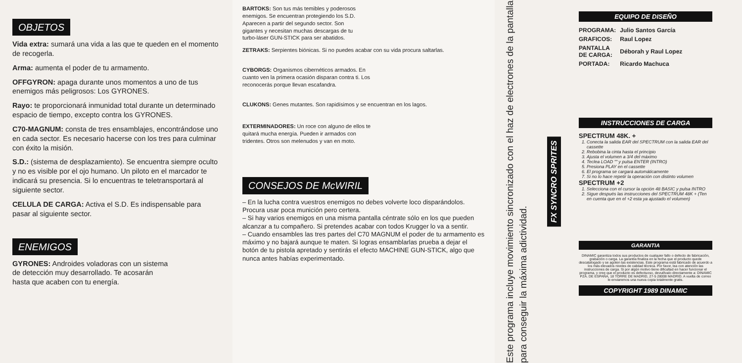OBJETOS
Vida extra: sumará una vida a las que te queden en el momento de recogerla.
Arma: aumenta el poder de tu armamento.
OFFGYRON: apaga durante unos momentos a uno de tus enemigos más peligrosos: Los GYRONES.
Rayo: te proporcionará inmunidad total durante un determinado espacio de tiempo, excepto contra los GYRONES.
C70-MAGNUM: consta de tres ensamblajes, encontrándose uno en cada sector. Es necesario hacerse con los tres para culminar con éxito la misión.
S.D.: (sistema de desplazamiento). Se encuentra siempre oculto y no es visible por el ojo humano. Un piloto en el marcador te indicará su presencia. Si lo encuentras te teletransportará al siguiente sector.
CELULA DE CARGA: Activa el S.D. Es indispensable para pasar al siguiente sector.
ENEMIGOS
GYRONES: Androides voladoras con un sistema de detección muy desarrollado. Te acosarán hasta que acaben con tu energía.
BARTOKS: Son tus más temibles y poderosos enemigos. Se encuentran protegiendo los S.D. Aparecen a partir del segundo sector. Son gigantes y necesitan muchas descargas de tu turbo-láser GUN-STICK para ser abatidos.
ZETRAKS: Serpientes biónicas. Si no puedes acabar con su vida procura saltarlas.
CYBORGS: Organismos cibernéticos armados. En cuanto ven la primera ocasión disparan contra ti. Los reconocerás porque llevan escafandra.
CLUKONS: Genes mutantes. Son rapidísimos y se encuentran en los lagos.
EXTERMINADORES: Un roce con alguno de ellos te quitará mucha energía. Pueden ir armados con tridentes. Otros son melenudos y van en moto.
CONSEJOS DE McWIRIL
– En la lucha contra vuestros enemigos no debes volverte loco disparándolos. Procura usar poca munición pero certera.
– Si hay varios enemigos en una misma pantalla céntrate sólo en los que pueden alcanzar a tu compañero. Si pretendes acabar con todos Krugger lo va a sentir.
– Cuando ensambles las tres partes del C70 MAGNUM el poder de tu armamento es máximo y no bajará aunque te maten. Si logras ensamblarlas prueba a dejar el botón de tu pistola apretado y sentirás el efecto MACHINE GUN-STICK, algo que nunca antes habías experimentado.
Este programa incluye movimiento sincronizado con el haz de electrones de la pantalla para conseguir la máxima adictividad.
FX SYNCRO SPRITES
EQUIPO DE DISEÑO
| PROGRAMA: | Julio Santos García |
| GRAFICOS: | Raul Lopez |
| PANTALLA DE CARGA: | Déborah y Raul Lopez |
| PORTADA: | Ricardo Machuca |
INSTRUCCIONES DE CARGA
SPECTRUM 48K. +
1. Conecta la salida EAR del SPECTRUM con la salida EAR del cassette
2. Rebobina la cinta hasta el principio
3. Ajusta el volumen a 3/4 del máximo
4. Teclea LOAD "" y pulsa ENTER (INTRO)
5. Presiona PLAY en el cassette
6. El programa se cargará automáticamente
7. Si no lo hace repetir la operación con distinto volumen
SPECTRUM +2
1. Selecciona con el cursor la opción 48 BASIC y pulsa INTRO
2. Sigue después las instrucciones del SPECTRUM 48K + (Ten en cuenta que en el +2 esta ya ajustado el volumen)
GARANTIA
DINAMIC garantiza todos sus productos de cualquier fallo o defecto de fabricación, grabación o carga. La garantía finaliza en la fecha que el producto quede descatalogado y se agoten las existencias. Este programa está fabricado de acuerdo a los más elevados niveles de calidad técnica. Por favor, lea con atención las instrucciones de carga. Si por algún motivo tiene dificultad en hacer funcionar el programa, y cree que el producto es defectuoso, devuélvalo directamente a: DINAMIC PZA. DE ESPAÑA, 18 TORRE DE MADRID, 27-5 28008 MADRID. A vuelta de correo le enviaremos una nueva copia totalmente gratis.
COPYRIGHT 1989 DINAMIC